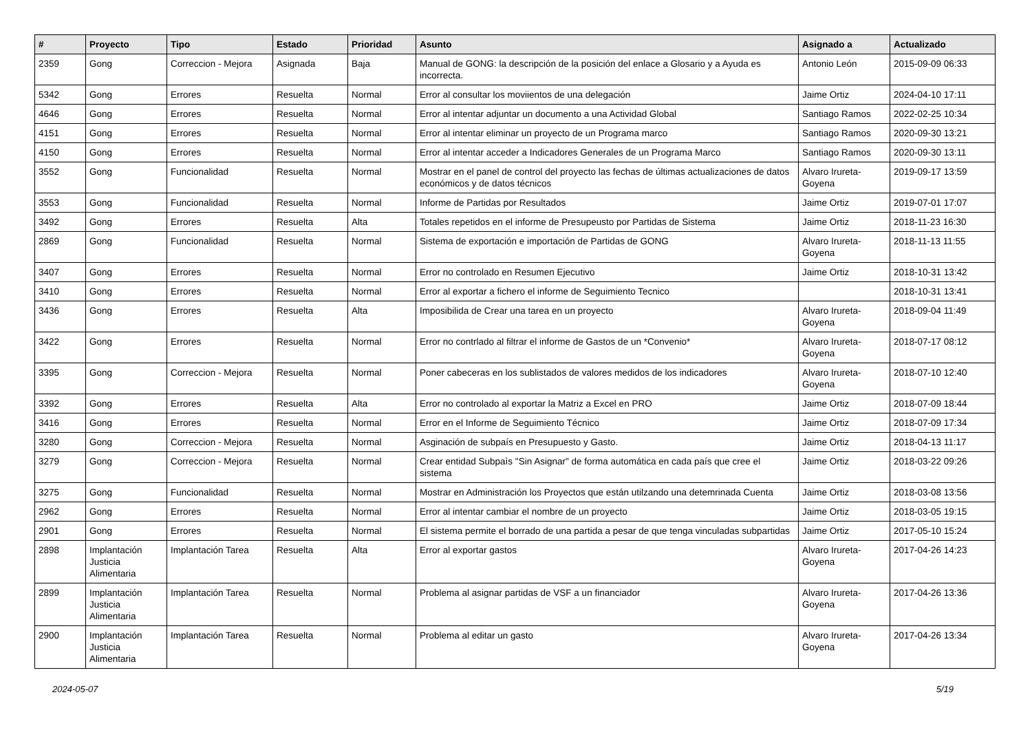| # | Proyecto | Tipo | Estado | Prioridad | Asunto | Asignado a | Actualizado |
| --- | --- | --- | --- | --- | --- | --- | --- |
| 2359 | Gong | Correccion - Mejora | Asignada | Baja | Manual de GONG: la descripción de la posición del enlace a Glosario y a Ayuda es incorrecta. | Antonio León | 2015-09-09 06:33 |
| 5342 | Gong | Errores | Resuelta | Normal | Error al consultar los moviientos de una delegación | Jaime Ortiz | 2024-04-10 17:11 |
| 4646 | Gong | Errores | Resuelta | Normal | Error al intentar adjuntar un documento a una Actividad Global | Santiago Ramos | 2022-02-25 10:34 |
| 4151 | Gong | Errores | Resuelta | Normal | Error al intentar eliminar un proyecto de un Programa marco | Santiago Ramos | 2020-09-30 13:21 |
| 4150 | Gong | Errores | Resuelta | Normal | Error al intentar acceder a Indicadores Generales de un Programa Marco | Santiago Ramos | 2020-09-30 13:11 |
| 3552 | Gong | Funcionalidad | Resuelta | Normal | Mostrar en el panel de control del proyecto las fechas de últimas actualizaciones de datos económicos y de datos técnicos | Alvaro Irureta-Goyena | 2019-09-17 13:59 |
| 3553 | Gong | Funcionalidad | Resuelta | Normal | Informe de Partidas por Resultados | Jaime Ortiz | 2019-07-01 17:07 |
| 3492 | Gong | Errores | Resuelta | Alta | Totales repetidos en el informe de Presupeusto por Partidas de Sistema | Jaime Ortiz | 2018-11-23 16:30 |
| 2869 | Gong | Funcionalidad | Resuelta | Normal | Sistema de exportación e importación de Partidas de GONG | Alvaro Irureta-Goyena | 2018-11-13 11:55 |
| 3407 | Gong | Errores | Resuelta | Normal | Error no controlado en Resumen Ejecutivo | Jaime Ortiz | 2018-10-31 13:42 |
| 3410 | Gong | Errores | Resuelta | Normal | Error al exportar a fichero el informe de Seguimiento Tecnico | | 2018-10-31 13:41 |
| 3436 | Gong | Errores | Resuelta | Alta | Imposibilida de Crear una tarea en un proyecto | Alvaro Irureta-Goyena | 2018-09-04 11:49 |
| 3422 | Gong | Errores | Resuelta | Normal | Error no contrlado al filtrar el informe de Gastos de un *Convenio* | Alvaro Irureta-Goyena | 2018-07-17 08:12 |
| 3395 | Gong | Correccion - Mejora | Resuelta | Normal | Poner cabeceras en los sublistados de valores medidos de los indicadores | Alvaro Irureta-Goyena | 2018-07-10 12:40 |
| 3392 | Gong | Errores | Resuelta | Alta | Error no controlado al exportar la Matriz a Excel en PRO | Jaime Ortiz | 2018-07-09 18:44 |
| 3416 | Gong | Errores | Resuelta | Normal | Error en el Informe de Seguimiento Técnico | Jaime Ortiz | 2018-07-09 17:34 |
| 3280 | Gong | Correccion - Mejora | Resuelta | Normal | Asginación de subpaís en Presupuesto y Gasto. | Jaime Ortiz | 2018-04-13 11:17 |
| 3279 | Gong | Correccion - Mejora | Resuelta | Normal | Crear entidad Subpaìs "Sin Asignar" de forma automática en cada país que cree el sistema | Jaime Ortiz | 2018-03-22 09:26 |
| 3275 | Gong | Funcionalidad | Resuelta | Normal | Mostrar en Administración los Proyectos que están utilzando una detemrinada Cuenta | Jaime Ortiz | 2018-03-08 13:56 |
| 2962 | Gong | Errores | Resuelta | Normal | Error al intentar cambiar el nombre de un proyecto | Jaime Ortiz | 2018-03-05 19:15 |
| 2901 | Gong | Errores | Resuelta | Normal | El sistema permite el borrado de una partida a pesar de que tenga vinculadas subpartidas | Jaime Ortiz | 2017-05-10 15:24 |
| 2898 | Implantación Justicia Alimentaria | Implantación Tarea | Resuelta | Alta | Error al exportar gastos | Alvaro Irureta-Goyena | 2017-04-26 14:23 |
| 2899 | Implantación Justicia Alimentaria | Implantación Tarea | Resuelta | Normal | Problema al asignar partidas de VSF a un financiador | Alvaro Irureta-Goyena | 2017-04-26 13:36 |
| 2900 | Implantación Justicia Alimentaria | Implantación Tarea | Resuelta | Normal | Problema al editar un gasto | Alvaro Irureta-Goyena | 2017-04-26 13:34 |
2024-05-07 5/19